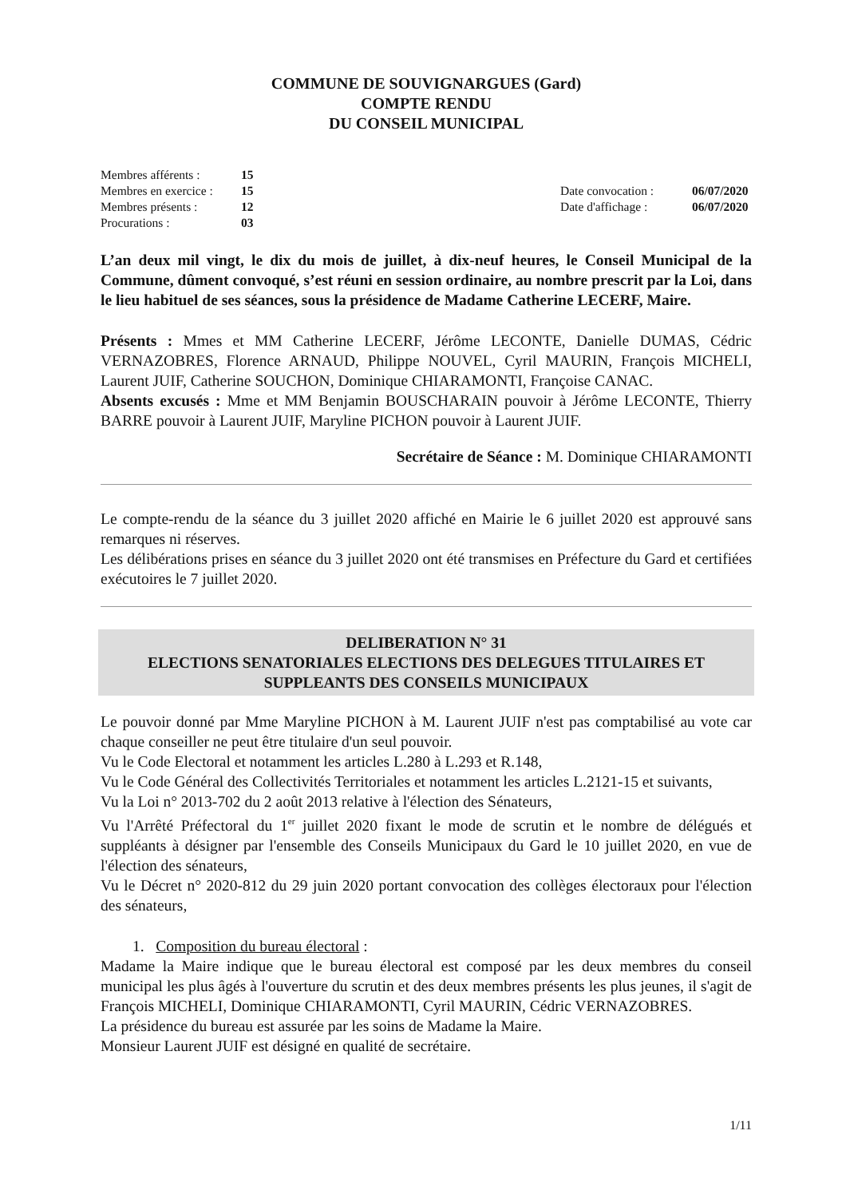COMMUNE DE SOUVIGNARGUES (Gard)
COMPTE RENDU
DU CONSEIL MUNICIPAL
| Membres afférents : | 15 | | |
| Membres en exercice : | 15 | Date convocation : | 06/07/2020 |
| Membres présents : | 12 | Date d'affichage : | 06/07/2020 |
| Procurations : | 03 | | |
L’an deux mil vingt, le dix du mois de juillet, à dix-neuf heures, le Conseil Municipal de la Commune, dûment convoqué, s’est réuni en session ordinaire, au nombre prescrit par la Loi, dans le lieu habituel de ses séances, sous la présidence de Madame Catherine LECERF, Maire.
Présents : Mmes et MM Catherine LECERF, Jérôme LECONTE, Danielle DUMAS, Cédric VERNAZOBRES, Florence ARNAUD, Philippe NOUVEL, Cyril MAURIN, François MICHELI, Laurent JUIF, Catherine SOUCHON, Dominique CHIARAMONTI, Françoise CANAC.
Absents excusés : Mme et MM Benjamin BOUSCHARAIN pouvoir à Jérôme LECONTE, Thierry BARRE pouvoir à Laurent JUIF, Maryline PICHON pouvoir à Laurent JUIF.
Secrétaire de Séance : M. Dominique CHIARAMONTI
Le compte-rendu de la séance du 3 juillet 2020 affiché en Mairie le 6 juillet 2020 est approuvé sans remarques ni réserves.
Les délibérations prises en séance du 3 juillet 2020 ont été transmises en Préfecture du Gard et certifiées exécutoires le 7 juillet 2020.
DELIBERATION N° 31
ELECTIONS SENATORIALES ELECTIONS DES DELEGUES TITULAIRES ET SUPPLEANTS DES CONSEILS MUNICIPAUX
Le pouvoir donné par Mme Maryline PICHON à M. Laurent JUIF n'est pas comptabilisé au vote car chaque conseiller ne peut être titulaire d'un seul pouvoir.
Vu le Code Electoral et notamment les articles L.280 à L.293 et R.148,
Vu le Code Général des Collectivités Territoriales et notamment les articles L.2121-15 et suivants,
Vu la Loi n° 2013-702 du 2 août 2013 relative à l'élection des Sénateurs,
Vu l'Arrêté Préfectoral du 1<sup>er</sup> juillet 2020 fixant le mode de scrutin et le nombre de délégués et suppléants à désigner par l'ensemble des Conseils Municipaux du Gard le 10 juillet 2020, en vue de l'élection des sénateurs,
Vu le Décret n° 2020-812 du 29 juin 2020 portant convocation des collèges électoraux pour l'élection des sénateurs,
1. Composition du bureau électoral :
Madame la Maire indique que le bureau électoral est composé par les deux membres du conseil municipal les plus âgés à l'ouverture du scrutin et des deux membres présents les plus jeunes, il s'agit de François MICHELI, Dominique CHIARAMONTI, Cyril MAURIN, Cédric VERNAZOBRES.
La présidence du bureau est assurée par les soins de Madame la Maire.
Monsieur Laurent JUIF est désigné en qualité de secrétaire.
1/11